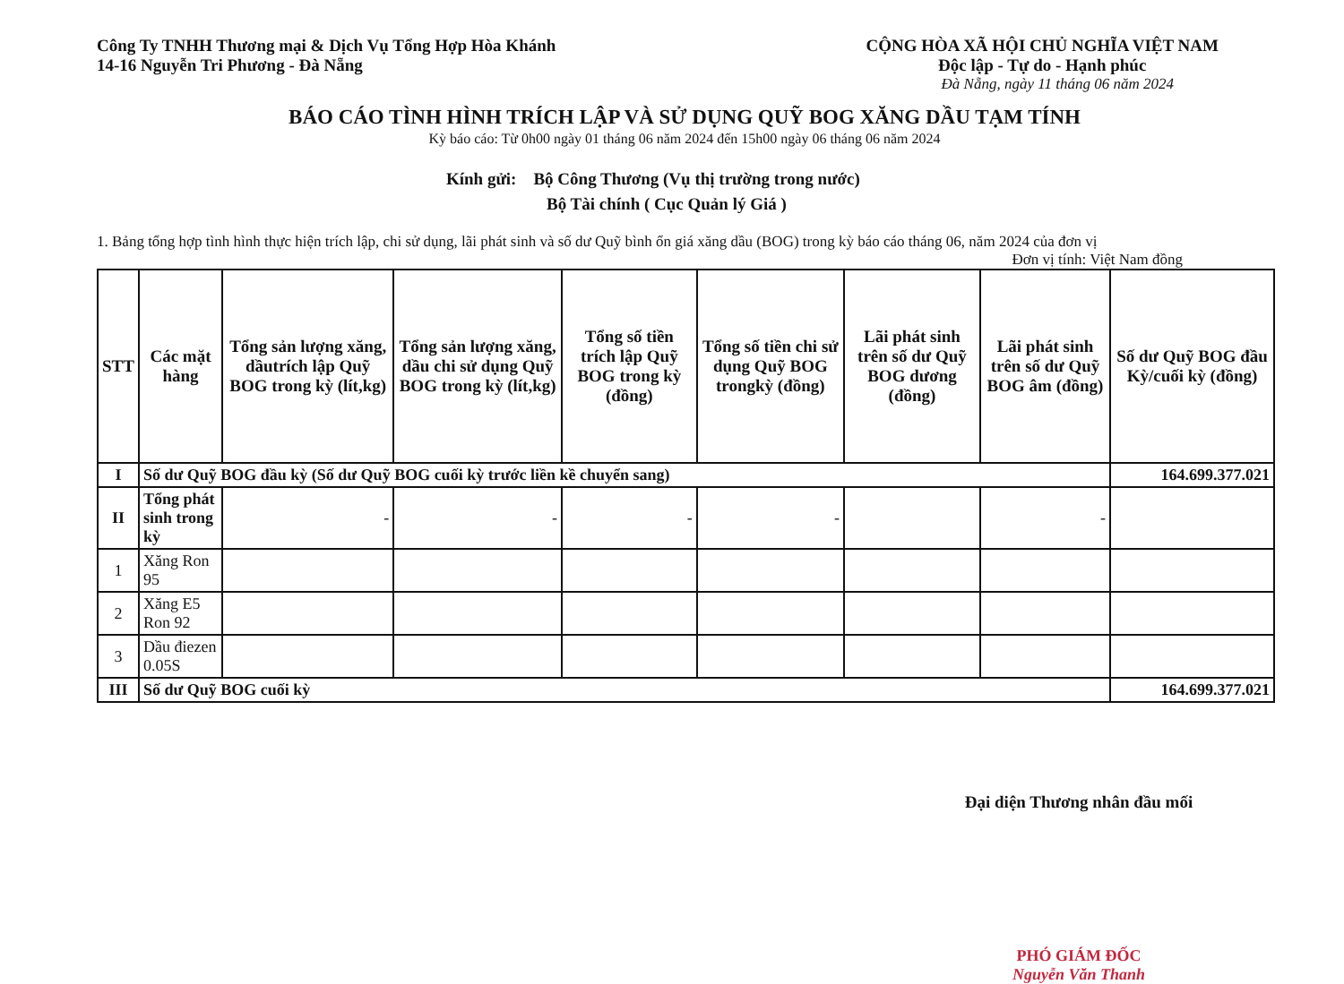Công Ty TNHH Thương mại & Dịch Vụ Tổng Hợp Hòa Khánh
14-16 Nguyễn Tri Phương - Đà Nẵng
CỘNG HÒA XÃ HỘI CHỦ NGHĨA VIỆT NAM
Độc lập - Tự do - Hạnh phúc
Đà Nẵng, ngày 11 tháng 06 năm 2024
BÁO CÁO TÌNH HÌNH TRÍCH LẬP VÀ SỬ DỤNG QUỸ BOG XĂNG DẦU TẠM TÍNH
Kỳ báo cáo: Từ 0h00 ngày 01 tháng 06 năm 2024 đến 15h00 ngày 06 tháng 06 năm 2024
Kính gửi: Bộ Công Thương (Vụ thị trường trong nước)
Bộ Tài chính ( Cục Quản lý Giá )
1. Bảng tổng hợp tình hình thực hiện trích lập, chi sử dụng, lãi phát sinh và số dư Quỹ bình ổn giá xăng dầu (BOG) trong kỳ báo cáo tháng 06, năm 2024 của đơn vị
Đơn vị tính: Việt Nam đồng
| STT | Các mặt hàng | Tổng sản lượng xăng, dầutrích lập Quỹ BOG trong kỳ (lít,kg) | Tổng sản lượng xăng, dầu chi sử dụng Quỹ BOG trong kỳ (lít,kg) | Tổng số tiền trích lập Quỹ BOG trong kỳ (đồng) | Tổng số tiền chi sử dụng Quỹ BOG trongkỳ (đồng) | Lãi phát sinh trên số dư Quỹ BOG dương (đồng) | Lãi phát sinh trên số dư Quỹ BOG âm (đồng) | Số dư Quỹ BOG đầu Kỳ/cuối kỳ (đồng) |
| --- | --- | --- | --- | --- | --- | --- | --- | --- |
| I | Số dư Quỹ BOG đầu kỳ (Số dư Quỹ BOG cuối kỳ trước liền kề chuyển sang) | | | | | | | 164.699.377.021 |
| II | Tổng phát sinh trong kỳ | - | - | - | - | | - | |
| 1 | Xăng Ron 95 | | | | | | | |
| 2 | Xăng E5 Ron 92 | | | | | | | |
| 3 | Dầu điezen 0.05S | | | | | | | |
| III | Số dư Quỹ BOG cuối kỳ | | | | | | | 164.699.377.021 |
Đại diện Thương nhân đầu mối
PHÓ GIÁM ĐỐC
Nguyễn Văn Thanh